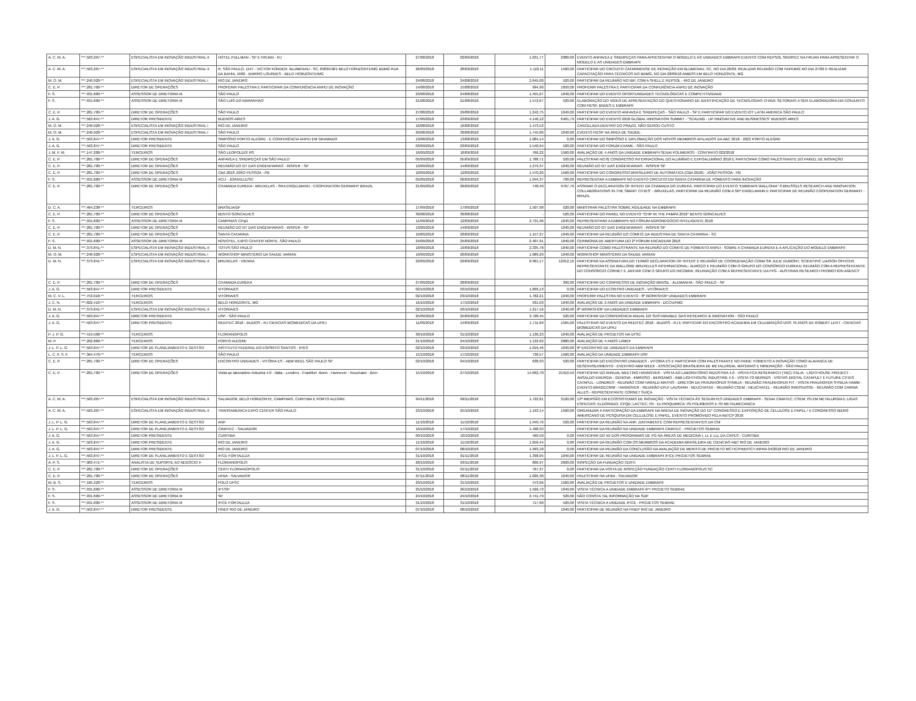| A. C. M. A. | ***.563.207-** | ESPECIALISTA EM INOVAÇÃO INDUSTRIAL II | HOTEL PULLMAN - SP E FIRJAN - RJ | 27/08/2018 | 02/09/2018 | 1.631,77 | 2080,00 | EVENTO ANFAVEA E SINDIPEÇAS PARA APRESENTAR O MODELO E AS UNIDADES EMBRAPII EVENTO COM REPSOL SINOPEC NA FIRJAN PARA APRESENTAR O MODELO E AS UNIDADES EMBRAPII |
| A. C. M. A. | ***.563.207-** | ESPECIALISTA EM INOVAÇÃO INDUSTRIAL II | R. SÃO PAULO, 1147 - VICTOR KONDER, BLUMENAU - SC, 89030-001 BELO HORIZONTE/MG BDMG RUA DA BAHIA, 1600 - BAIRRO LOURDES - BELO HORIZONTE/MG | 26/09/2018 | 28/09/2018 | 1.110,11 | 1560,00 | PARTICIPAR DO CIRCUITO CATARINENSE DE INOVAÇÃO EM BLUMENAU, SC, NO DIA 26/09; REALIZAR REUNIÃO COM FAPEMIG NO DIA 27/09 E REALIZAR CAPACITAÇÃO PARA TÉCNICOS DO BDMG, NO DIA 28/09/18 AMBOS EM BELO HORIZONTE, MG |
| M. O. M. | ***.240.928-** | ESPECIALISTA EM INOVAÇÃO INDUSTRIAL I | RIO DE JANEIRO | 24/08/2018 | 24/08/2018 | 2.645,00 | 520,00 | PARTICIPAR DA REUNIÃO NO IBP, COM A SHELL E REPSOL - RIO DE JANEIRO |
| C. E. P. | ***.281.700-** | DIRETOR DE OPERAÇÕES | PROFERIR PALESTRA E PARTICIPAR DA CONFERÊNCIA ANPEI DE INOVAÇÃO | 14/08/2018 | 15/08/2018 | 994,90 | 1050,00 | PROFERIR PALESTRA E PARTICIPAR DA CONFERÊNCIA ANPEI DE INOVAÇÃO |
| F. S. | ***.931.600-** | ASSESSOR DE DIRETORIA III | SÃO PAULO | 23/08/2018 | 24/08/2018 | 1.455,67 | 1040,00 | PARTICIPAR DO EVENTO OPORTUNIDADES TECNOLÓGICAS E COMPETITIVIDADE |
| F. S. | ***.931.600-** | ASSESSOR DE DIRETORIA III | SÃO LUIS DO MARANHAO | 21/08/2018 | 21/08/2018 | 1.572,67 | 520,00 | ELABORAÇÃO DO VIDEO DE APRESENTAÇÃO DO QUESTIONARIO DE IDENTIFICAÇÃO DE TECNOLOGIAS CHAVE SETORIAIS A SER ELABORADORA EM CONJUNTO COM FIESP, BNDES E EMBRAPII |
| C. E. P. | ***.281.700-** | DIRETOR DE OPERAÇÕES | SÃO PAULO | 27/08/2018 | 29/08/2018 | 1.242,75 | 1040,00 | PARTICIPAR DO EVENTO ANFAVEA E SINDIPEÇAS - SÃO PAULO - SP E PARITICIPAR DO EVENTO IOT LATIN AMERICA SÃO PAULO |
| J. A. G. | ***.563.847-** | DIRETOR PRESIDENTE | BUENOS AIRES | 17/09/2018 | 23/09/2018 | 4.146,12 | 6461,79 | PARTICIPAR DO EVENTO 2018 GLOBAL INNOVATION SUMMIT - "SCALING - UP INNOVATIVE AND BUSINESSES" BUENOS AIRES |
| M. O. M. | ***.240.928-** | ESPECIALISTA EM INOVAÇÃO INDUSTRIAL I | RIO DE JANEIRO | 16/08/2018 | 16/08/2018 | 1.473,52 | | CANCELADA DENTRO DO PRAZO, NÃO GEROU CUSTO |
| M. O. M. | ***.240.928-** | ESPECIALISTA EM INOVAÇÃO INDUSTRIAL I | SÃO PAULO | 29/08/2018 | 30/08/2018 | 1.745,86 | 1040,00 | EVENTO FIESP NA ÁREA DE SAÚDE. |
| J. A. G. | ***.563.847-** | DIRETOR PRESIDENTE | SIMPÓSIO PORTO ALEGRE - E CONFERÊNCIA ANPEI EM GRAMADO | 13/08/2018 | 13/08/2018 | 1.084,14 | 0,00 | PARTICIPAR DO SIMPÓSIO E DIPLOMAÇÃO DOS NOVOS MEMBROS AFILIADOS DA ABC 2018 - 2022 PORTO ALEGRE |
| J. A. G. | ***.563.847-** | DIRETOR PRESIDENTE | SÃO PAULO | 03/09/2018 | 03/09/2018 | 1.540,94 | 520,00 | PARTICIPAR DO FORUM EXAME - SÃO PAULO |
| J. M. F. M. | ***.147.208-** | TERCEIROS | SÃO LEOPOLDO/ RS | 16/09/2018 | 18/09/2018 | 766,22 | 1560,00 | AVALIAÇÃO DE 4 ANOS DA UNIDADE EMBRAPII SENAI POLIMEROS - CONTRATO 022/2018 |
| C. E. P. | ***.281.700-** | DIRETOR DE OPERAÇÕES | ANFAVEA E SINDIPEÇAS EM SÃO PAULO | 05/09/2018 | 05/09/2018 | 1.788,71 | 520,00 | PALESTRAR NO 8/ CONGRESSO INTERNACIONAL DO ALUMÍNIO E EXPOALUMÍNIO 2018 E PARTICIPAR COMO PALESTRANTE DO PAINEL DE INOVAÇÃO |
| C. E. P. | ***.281.700-** | DIRETOR DE OPERAÇÕES | REUNIÃO DO GT DAS ENGENHARIAS - INSPER - SP | 13/09/2018 | 14/09/2018 | 1.279,37 | 1040,00 | REUNIÃO DO GT DAS ENGENHARIAS - INSPER SP |
| C. E. P. | ***.281.700-** | DIRETOR DE OPERAÇÕES | CBA 2018 JOÃO PESSOA - PB | 10/09/2018 | 12/09/2018 | 1.570,26 | 1560,00 | PARTICIPAR DO CONGRESSO BRASILEIRO DE AUTOMÁTICA (CBA 2018) - JOÃO PESSOA - PB |
| F. S. | ***.931.600-** | ASSESSOR DE DIRETORIA III | ACIJ - JOINVILLE/SC | 05/09/2018 | 06/09/2018 | 1.044,37 | 700,00 | REPRESENTAR A EMBRAPII NO EVENTO CIRCUITO EM SANTA CATARINA DE FOMENTO PARA INOVAÇÃO |
| C. E. P. | ***.281.700-** | DIRETOR DE OPERAÇÕES | CHAMADA EUREKA - BRUXELAS - SRA ENGELMANN - COOPERATION GERMANY BRAZIL | 21/09/2018 | 26/09/2018 | 748,49 | 9767,76 | ASSINAR O DECLARATION OF INTENT DA CHAMADA DO EUREKA, PARTICIPAR DO EVENTO "EMBRAPII WALLONIA" 0 BRUSSELS RESEARCH AND INNOVATION COLLABORATIONS IN THE SMART CITIES" - BRUXELAS, PARTICIPAR DA REUNIÃO COM A SRª ENGELMANN E PARTICIPAR DE REUNIÃO COOPERATION GERMANY - BRAZIL |
| D. C. A. | ***.464.238-** | TERCEIROS | BRASILIA/DF | 17/09/2018 | 17/09/2018 | 1.507,98 | 520,00 | MINISTRAR PALESTRA SOBRE AGILIDADE NA EMBRAPII |
| C. E. P. | ***.281.700-** | DIRETOR DE OPERAÇÕES | BENTO GONCALVES | 30/08/2018 | 30/08/2018 | - | 520,00 | PARTICIPAR DO PAINEL NO EVENTO "CHIP IN THE PAMPA 2018" BENTO GONCALVES |
| F. S. | ***.931.600-** | ASSESSOR DE DIRETORIA III | CAMPINAS CPqD | 11/09/2018 | 12/09/2018 | 2.731,96 | 1040,00 | REPRESENTRAR A EMBRAPII NO FÓRUM AGRONEGÓCIO INTELIGENTE 2018 |
| C. E. P. | ***.281.700-** | DIRETOR DE OPERAÇÕES | REUNIÃO DO GT DAS ENGENHARIAS - INSPER - SP | 13/09/2018 | 14/09/2018 | | 1040,00 | REUNIÃO DO GT DAS ENGENHARIAS - INSPER SP |
| C. E. P. | ***.281.700-** | DIRETOR DE OPERAÇÕES | SANTA CATARINA | 19/09/2018 | 20/09/2018 | 1.157,27 | 1040,00 | PARTICIPAR DA REUNIÃO DO COMITÊ DA INDUSTRIA DE SANTA CATARINA - SC |
| F. S. | ***.931.600-** | ASSESSOR DE DIRETORIA III | NOVOTEL, EXPO CENTER NORTE, SÃO PAULO | 24/09/2018 | 25/09/2018 | 2.407,91 | 1040,00 | CERIMONIA DE ABERTURA DO 2º FORUM ENCADEAR 2018 |
| D. M. N. | ***.373.841-** | ESPECIALISTA EM INOVAÇÃO INDUSTRIAL II | TOTVS SÃO PAULO | 18/09/2018 | 19/09/2018 | 2.335,78 | 1040,00 | PARTICIPAR COMO PALESTRANTE NA REUNIÃO DO COMITÊ DE FOMENTO ANPEI - SOBRE A CHAMADA EUREKA E A APLICAÇÃO DO MODELO EMBRAPII |
| M. O. M. | ***.240.928-** | ESPECIALISTA EM INOVAÇÃO INDUSTRIAL I | WORKSHOP MINISTÉRIO DA SAUDE VARIAN | 19/09/2018 | 20/09/2018 | 1.089,29 | 1040,00 | WORKSHOP MINISTÉRIO DA SAUDE VARIAN |
| D. M. N. | ***.373.841-** | ESPECIALISTA EM INOVAÇÃO INDUSTRIAL II | BRUXELAS - VIENNA | 22/09/2018 | 29/09/2018 | 8.961,17 | 12912,16 | PARTICIPAR DA ASSINATURA DO TERMO DECLARATION OF INTENT E REUNIÃO DE COORDENAÇÃO COMA SR JULIE DUMONT, SCIENTIFIC LIAISON OFFICER, REPRESENTANTE DA WALLONIE BRUXELLES INTERNACIONAL; ALMOÇO E REUNIÃO COM O GRUPO DO CONSÓRCIO EUREKA; REUNIÃO COM A REPRESENTANTE DO CONSÓRCIO CORNET E JANTAR COM O GRUPO DO INCOBRA; REUNIAÇÃO COM A REPRESENTANTE DA FFG - AUSTRIAN RESEARCH PROMOTION AGENCY |
| C. E. P. | ***.281.700-** | DIRETOR DE OPERAÇÕES | CHAMADA EUREKA | 27/09/2018 | 28/09/2018 | | 390,00 | PARTICIPAR DO CONFRESSO DE INOVAÇÃO BRASIL - ALEMANHA - SÃO PAULO - SP |
| J. A. G. | ***.563.847-** | DIRETOR PRESIDENTE | VITORIA/ES | 02/10/2018 | 03/10/2018 | 1.899,13 | 0,00 | PARTICIPAR DO ECONTRO UNIDADES - VITÓRIA/ES |
| M. C. V. L. | ***.753.018-** | TERCEIROS | VITORIA/ES | 02/10/2018 | 03/10/2018 | 1.782,21 | 1040,00 | PROFERIR PALESTRA NO EVENTO - 8º WORKSHOP UNIDADES EMBRAPII |
| J. C. N. | ***.822.410-** | TERCEIROS | BELO HORIZONTE, MG | 16/10/2018 | 17/10/2018 | 931,03 | 1040,00 | AVALIAÇÃO DE 2 ANOS DA UNIDADE EMBRAPII - DCC/UFMG |
| D. M. N. | ***.373.841-** | ESPECIALISTA EM INOVAÇÃO INDUSTRIAL II | VITORIA/ES | 02/10/2018 | 03/10/2018 | 1.217,16 | 1040,00 | 8º WORKSHOP DA UNIDADES EMBRAPII |
| J. A. G. | ***.563.847-** | DIRETOR PRESIDENTE | USP - SÃO PAULO | 25/09/2018 | 25/09/2018 | 3.728,45 | 520,00 | PARTICIPAR DA CONFERÊNCIA ANUAL DO SUSTAINABLE GAS RESEARCH & INNOVATION - SÃO PAULO |
| J. A. G. | ***.563.847-** | DIRETOR PRESIDENTE | REDITEC 2018 - BUZIOS - RJ CIENCIAS BIOMEDICAS DA UFRJ | 11/09/2018 | 14/09/2018 | 1.711,69 | 1565,00 | PALESTRAR NO EVENTO DA REDITEC 2018 - BUZIOS - RJ E PARTICIAR DO ENCONTRO ACADEMIA EM CELEBRAÇÃO DOS 70 ANOS DE ROBERT LENT - CIENCIAS BIOMEDICAS DA UFRJ |
| P. J. P. G. | ***.419.568-** | TERCEIROS | FLORIANOPOLIS | 30/10/2018 | 31/10/2018 | 1.136,23 | 1040,00 | AVALIAÇÃO DE PROJETOS NA UFSC |
| M. P. | ***.262.868-** | TERCEIROS | PORTO ALEGRE | 21/10/2018 | 24/10/2018 | 1.132,62 | 2080,00 | AVALIAÇÃO DE 4 ANOS LAMEF |
| J. L. P. L. G. | ***.563.847-** | DIRETOR DE PLANEJAMENTO E GESTÃO | INSTITUTO FEDERAL DO ESPÍRITO SANTOS - IF/ES | 02/10/2018 | 03/10/2018 | 1.016,46 | 1040,00 | 8º ENCONTRO DE UNIDADES DA EMBRAPII |
| L. C. P. S. F. | ***.364.470-** | TERCEIROS | SÃO PAULO | 15/10/2018 | 17/10/2018 | 736,57 | 1560,00 | AVALIAÇÃO DA UNIDADE EMBRAPII USP |
| C. E. P. | ***.281.700-** | DIRETOR DE OPERAÇÕES | ENCONTRO UNIDADES - VITÓRIA ES - ABM WEEL SÃO PAULO SP | 02/10/2018 | 04/10/2018 | 638,93 | 520,00 | PARTICIPAR DO ENCONTRO UNIDADES - VITORIA ES E PARTICIPAR COM PALESTRANTE NO PAINE: FOMENTO A INOVAÇÃO COMO ALAVANCA DE DESENVOLVIMENTO - EVENTRO ABM WEEK - ASSOCIAÇÃO BRASILIERA DE METALURGIA, MATERIAS E MINERAÇÃO - SÃO PAULO |
| C. E. P. | ***.281.700-** | DIRETOR DE OPERAÇÕES | Visita ao laboratório Industria 4.0 - Itália - Londres - Frankfurt -Bonn - Hannover - Neuchatel - Bern | 15/10/2018 | 27/10/2018 | 14.662,78 | 21910,59 | PARTICIPAR DO ANNUAL MEETING HANNOVER - VISITA AO LABORATÓRIO INDÚSTRIA 4.0 - VISITA FCA RESERARCH (TBC) ITALIA - LIGHTHOUSE PROJECT - ANSALDO ENERGIA - GENOVA - KMROSO - BERGAMO - ABB LIGHTHOUSE INDUSTRIE 4.0 - VISITA TO BERNDS - VISITAS DIGITAL CATAPULT E FUTURE CITIES CATAPUL - LONDRES - REUNIÃO COM HARALD MATHIS - DIRETOR DA FRAUNHOFER SYMILIA - REUNIÃO FRAUNHOFER FIT - VISITA FRAUHOFER SYNILIA HAMM - EVENTO BRAGECRIM - HANNOVER - REUNIÃO EPLF LAUSANN - NEUCHATEK - REUNIÃO CSEM - NEUCHATEL - REUNIÃO INNOSUISSE - REUNIÃO COM CARINA ALLES - REPRESENTANTE CORNET SUIÇA |
| A. C. M. A. | ***.563.207-** | ESPECIALISTA EM INOVAÇÃO INDUSTRIAL II | SALVADOR, BELO HORIZONTE, CAMPINAS, CURITIBA E PORTO ALEGRE | 04/11/2018 | 09/11/2018 | 1.722,81 | 3120,00 | 13ª IMERSÃO EM ECOSSISTEMAS DE INOVAÇÃO - VISITA TÉCNICA ÀS SEGUINTES UNIDADES EMBRAPII - SENAI CIMATEC; CSEM; ISI EM METALURGIA E LIGAS ESPECIAS; ELDORADO, CPQD; LACTEC; ISI - ELTROQUIMICA; ISI POLIMEROS E ISI METALMECANICA |
| A. C. M. A. | ***.563.207-** | ESPECIALISTA EM INOVAÇÃO INDUSTRIAL II | TRANSAMERICA EXPO CENTER SÃO PAULO | 23/10/2018 | 25/10/2018 | 1.193,14 | 1560,00 | ORGANIZAR A PARTICIPAÇÃO DA EMBRAPII NA ARENA DE INOVAÇÃO DO 51º CONGRESSO E EXPOSIÇÃO DE CELULOSE E PAPEL / X CONGRESSO IBERO AMERICANO DE PESQUISA EM CELLULOSE E PAPEL, EVENTO PROMOVIDO PELA ABTCP 2018 |
| J. L. P. L. G. | ***.563.847-** | DIRETOR DE PLANEJAMENTO E GESTÃO | ANP | 11/10/2018 | 11/10/2018 | 1.949,76 | 520,00 | PARTICIPAR DA REUNIÃO NA ANP, JUNTAMENTE COM REPRESENTANTES DA CNI |
| J. L. P. L. G. | ***.563.847-** | DIRETOR DE PLANEJAMENTO E GESTÃO | CIMATEC - SALVADOR | 16/10/2018 | 17/10/2018 | 1.498,93 | | PARTICIPAR DA REUNIÃO NA UNIDADE EMBRAPII CIMATEC - PROJETOS SEBRAE |
| J. A. G. | ***.563.847-** | DIRETOR PRESIDENTE | CURITIBA | 09/10/2018 | 10/10/2018 | 499,50 | 0,00 | PARTICIPAR DO XII DOS PROGRAMAS DE PG NA ÁREAS DE MEDICINA I, LL E LLL DA CAPES - CURITIBA |
| J. A. G. | ***.563.847-** | DIRETOR PRESIDENTE | RIO DE JANEIRO | 11/10/2018 | 11/10/2018 | 1.656,44 | 0,00 | PARTICIPAR DA REUNIÃO COM OS MEMBROS DA ACADEMIA BRASILEIRA DE CIENCIAS ABC RIO DE JANEIRO |
| J. A. G. | ***.563.847-** | DIRETOR PRESIDENTE | RIO DE JANEIRO | 07/10/2018 | 08/10/2018 | 1.993,18 | 0,00 | PARTICIPAR DA REUNIÃO DA CONCLUSÃO DA AVALIAÇÃO DE MERITO DE PROJETO MCTIC/FINEP/CT-INFRA 04/2018 RIO DE JANEIRO |
| J. L. P. L. G. | ***.563.847-** | DIRETOR DE PLANEJAMENTO E GESTÃO | IF/CE FORTALEZA | 31/10/2018 | 01/11/2018 | 1.398,05 | 1040,00 | PARTICIPAR DE REUNIÃO NA UNIDADE EMBRAPII IF/CE PROJETOS SEBRAE |
| A. P. S. | ***.983.471-** | ANALISTA DE SUPORTE AO NEGÓCIO II | FLORIANOPOLIS | 28/10/2018 | 03/11/2018 | 806,97 | 2600,00 | INSPEÇÃO DA FUNDAÇÃO CERTI |
| C. E. P. | ***.281.700-** | DIRETOR DE OPERAÇÕES | CERTI FLORIANOPOLIS | 31/10/2018 | 01/11/2018 | 767,37 | 0,00 | PARTICIPAR DA VISITA DE INSPEÇÃO FUNDAÇÃO CERTI FLORIANOPOLIS SC |
| C. E. P. | ***.281.700-** | DIRETOR DE OPERAÇÕES | UFBA - SALVADOR | 07/11/2018 | 08/11/2018 | 1.026,38 | 1040,00 | PALESTRAR NA UFBA - SALVADOR |
| M. B. S. | ***.185.228-** | TERCEIROS | POLO UFSC | 29/10/2018 | 31/10/2018 | 473,66 | 1560,00 | AVALIAÇÃO DE PROJETOS E UNIDADE EMBRAPII |
| F. S. | ***.931.600-** | ASSESSOR DE DIRETORIA III | IPT/SP | 25/10/2018 | 26/10/2018 | 1.566,72 | 1040,00 | VISITA TÉCNICA A UNIDADE EMBRAPII IPT PROJETO SEBRAE |
| F. S. | ***.931.600-** | ASSESSOR DE DIRETORIA III | SP | 24/10/2018 | 24/10/2018 | 2.741,79 | 520,00 | NÃO CONSTA TAL INFORMAÇÃO NA SDP |
| F. S. | ***.931.600-** | ASSESSOR DE DIRETORIA III | IF/CE FORTALEZA | 31/10/2018 | 31/10/2018 | 717,60 | 520,00 | VISITA TÉCNICA A UNIDADE IF/CE - PROJETOS SEBRAE |
| J. A. G. | ***.563.847-** | DIRETOR PRESIDENTE | FINEP RIO DE JANEIRO | 07/10/2018 | 08/10/2018 | | 1040,00 | PARTICIPAR DE REUNIÃO NA FINEP RIO DE JANEIRO |